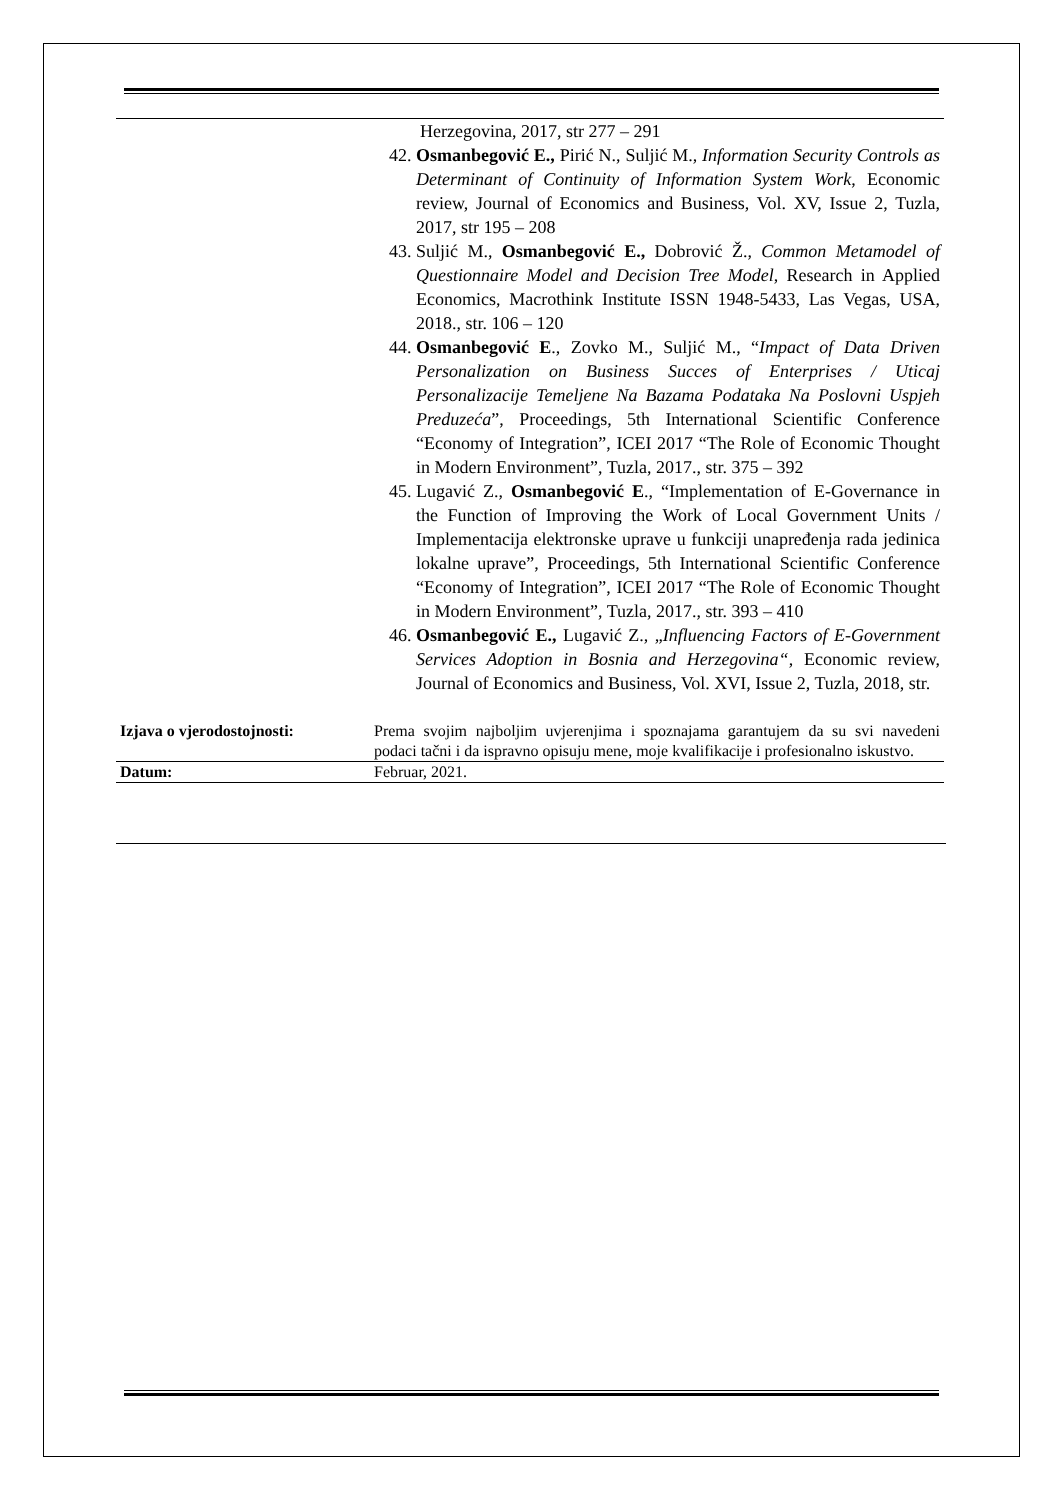| | Herzegovina, 2017, str 277 – 291 42. Osmanbegović E., Pirić N., Suljić M., Information Security Controls as Determinant of Continuity of Information System Work , Economic review, Journal of Economics and Business, Vol. XV, Issue 2, Tuzla, 2017, str 195 – 208 43. Suljić M., Osmanbegović E., Dobrović Ž., Common Metamodel of Questionnaire Model and Decision Tree Model , Research in Applied Economics, Macrothink Institute ISSN 1948-5433, Las Vegas, USA, 2018., str. 106 – 120 44. Osmanbegović E ., Zovko M., Suljić M., “ Impact of Data Driven Personalization on Business Succes of Enterprises / Uticaj Personalizacije Temeljene Na Bazama Podataka Na Poslovni Uspjeh Preduzeća ”, Proceedings, 5th International Scientific Conference “Economy of Integration”, ICEI 2017 “The Role of Economic Thought in Modern Environment”, Tuzla, 2017., str. 375 – 392 45. Lugavić Z., Osmanbegović E ., “Implementation of E-Governance in the Function of Improving the Work of Local Government Units / Implementacija elektronske uprave u funkciji unapređenja rada jedinica lokalne uprave”, Proceedings, 5th International Scientific Conference “Economy of Integration”, ICEI 2017 “The Role of Economic Thought in Modern Environment”, Tuzla, 2017., str. 393 – 410 46. Osmanbegović E., Lugavić Z., „ Influencing Factors of E-Government Services Adoption in Bosnia and Herzegovina“ , Economic review, Journal of Economics and Business, Vol. XVI, Issue 2, Tuzla, 2018, str. |
| Izjava o vjerodostojnosti: | Prema svojim najboljim uvjerenjima i spoznajama garantujem da su svi navedeni podaci tačni i da ispravno opisuju mene, moje kvalifikacije i profesionalno iskustvo. |
| Datum: | Februar, 2021. |